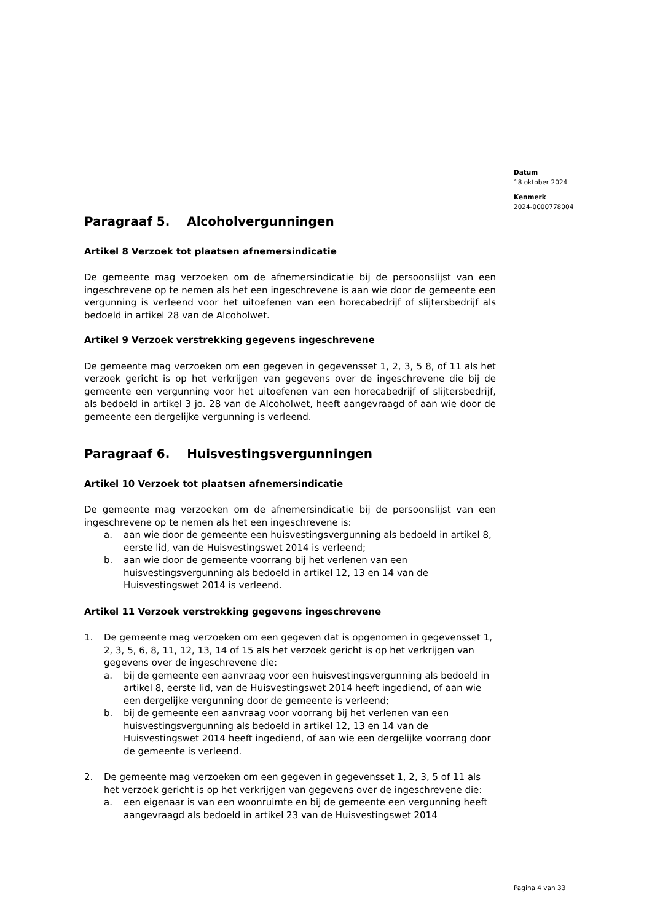Datum
18 oktober 2024
Kenmerk
2024-0000778004
Paragraaf 5. Alcoholvergunningen
Artikel 8 Verzoek tot plaatsen afnemersindicatie
De gemeente mag verzoeken om de afnemersindicatie bij de persoonslijst van een ingeschrevene op te nemen als het een ingeschrevene is aan wie door de gemeente een vergunning is verleend voor het uitoefenen van een horecabedrijf of slijtersbedrijf als bedoeld in artikel 28 van de Alcoholwet.
Artikel 9 Verzoek verstrekking gegevens ingeschrevene
De gemeente mag verzoeken om een gegeven in gegevensset 1, 2, 3, 5 8, of 11 als het verzoek gericht is op het verkrijgen van gegevens over de ingeschrevene die bij de gemeente een vergunning voor het uitoefenen van een horecabedrijf of slijtersbedrijf, als bedoeld in artikel 3 jo. 28 van de Alcoholwet, heeft aangevraagd of aan wie door de gemeente een dergelijke vergunning is verleend.
Paragraaf 6. Huisvestingsvergunningen
Artikel 10 Verzoek tot plaatsen afnemersindicatie
De gemeente mag verzoeken om de afnemersindicatie bij de persoonslijst van een ingeschrevene op te nemen als het een ingeschrevene is:
a. aan wie door de gemeente een huisvestingsvergunning als bedoeld in artikel 8, eerste lid, van de Huisvestingswet 2014 is verleend;
b. aan wie door de gemeente voorrang bij het verlenen van een huisvestingsvergunning als bedoeld in artikel 12, 13 en 14 van de Huisvestingswet 2014 is verleend.
Artikel 11 Verzoek verstrekking gegevens ingeschrevene
1. De gemeente mag verzoeken om een gegeven dat is opgenomen in gegevensset 1, 2, 3, 5, 6, 8, 11, 12, 13, 14 of 15 als het verzoek gericht is op het verkrijgen van gegevens over de ingeschrevene die:
a. bij de gemeente een aanvraag voor een huisvestingsvergunning als bedoeld in artikel 8, eerste lid, van de Huisvestingswet 2014 heeft ingediend, of aan wie een dergelijke vergunning door de gemeente is verleend;
b. bij de gemeente een aanvraag voor voorrang bij het verlenen van een huisvestingsvergunning als bedoeld in artikel 12, 13 en 14 van de Huisvestingswet 2014 heeft ingediend, of aan wie een dergelijke voorrang door de gemeente is verleend.
2. De gemeente mag verzoeken om een gegeven in gegevensset 1, 2, 3, 5 of 11 als het verzoek gericht is op het verkrijgen van gegevens over de ingeschrevene die:
a. een eigenaar is van een woonruimte en bij de gemeente een vergunning heeft aangevraagd als bedoeld in artikel 23 van de Huisvestingswet 2014
Pagina 4 van 33